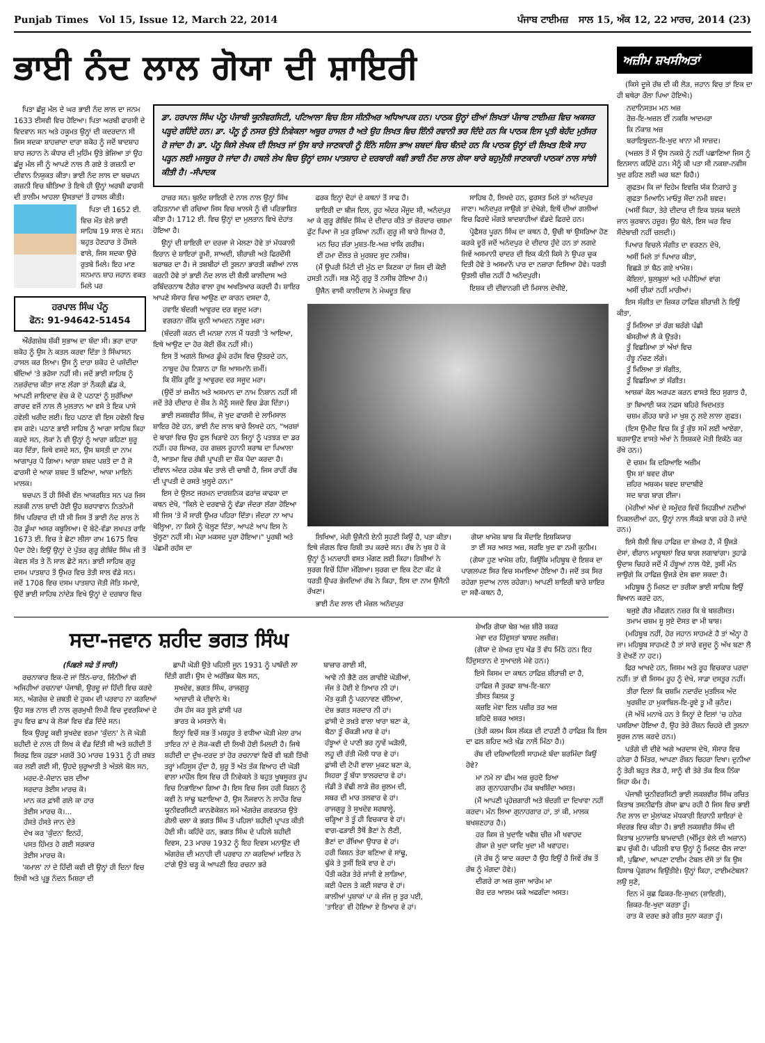Punjab Times Vol 15, Issue 12, March 22, 2014 ਪੰਜਾਬ ਟਾਈਮਜ਼ ਸਾਲ 15, ਅੰਕ 12, 22 ਮਾਰਚ, 2014 (23)
ਭਾਈ ਨੰਦ ਲਾਲ ਗੋਯਾ ਦੀ ਸ਼ਾਇਰੀ
ਪਿਤਾ ਛੱਜੂ ਮੱਲ ਦੇ ਘਰ ਭਾਈ ਨੰਦ ਲਾਲ ਦਾ ਜਨਮ 1633 ਈਸਵੀ ਵਿਚ ਹੋਇਆ। ਪਿਤਾ ਅਰਬੀ ਫਾਰਸੀ ਦੇ ਵਿਦਵਾਨ ਸਨ ਅਤੇ ਹਕੂਮਤ ਉਨ੍ਹਾਂ ਦੀ ਕਦਰਦਾਨ ਸੀ ਜਿਸ ਸਦਕਾ ਸ਼ਾਹਜ਼ਾਦਾ ਦਾਰਾ ਸ਼ਕੋਹ ਨੂੰ ਜਦੋਂ ਬਾਦਸ਼ਾਹ ਸ਼ਾਹ ਜਹਾਨ ਨੇ ਕੰਧਾਰ ਦੀ ਮੁਹਿੰਮ ਉਤੇ ਭੇਜਿਆ ਤਾਂ ਉਹ ਛੱਜੂ ਮੱਲ ਜੀ ਨੂੰ ਆਪਣੇ ਨਾਲ ਲੈ ਗਏ ਤੇ ਗਜ਼ਨੀ ਦਾ ਦੀਵਾਨ ਨਿਯੁਕਤ ਕੀਤਾ। ਭਾਈ ਨੰਦ ਲਾਲ ਦਾ ਬਚਪਨ ਗਜ਼ਨੀ ਵਿਚ ਬੀਤਿਆ ਤੇ ਇਥੇ ਹੀ ਉਨ੍ਹਾਂ ਅਰਬੀ ਫਾਰਸੀ ਦੀ ਤਾਲੀਮ ਆਹਲਾ ਉਸਤਾਦਾਂ ਤੋਂ ਹਾਸਲ ਕੀਤੀ।
ਪਿਤਾ ਦੀ 1652 ਈ. ਵਿਚ ਮੌਤ ਵੇਲੇ ਭਾਈ ਸਾਹਿਬ 19 ਸਾਲ ਦੇ ਸਨ। ਬਹੁਤ ਹੋਣਹਾਰ ਤੇ ਹੌਂਸਲੇ ਵਾਲੇ, ਜਿਸ ਸਦਕਾ ਉਚੇ ਰੁਤਬੇ ਮਿਲੇ। ਇਹ ਮਾਣ ਸਨਮਾਨ ਸ਼ਾਹ ਜਹਾਨ ਵਕਤ ਮਿਲੇ ਪਰ
ਹਰਪਾਲ ਸਿੰਘ ਪੰਨੂ
ਫੋਨ: 91-94642-51454
ਔਰੰਗਜ਼ੇਬ ਸ਼ੱਕੀ ਸੁਭਾਅ ਦਾ ਬੰਦਾ ਸੀ। ਭਰਾ ਦਾਰਾ ਸ਼ਕੋਹ ਨੂੰ ਉਸ ਨੇ ਕਤਲ ਕਰਵਾ ਦਿੱਤਾ ਤੇ ਸਿੰਘਾਸਨ ਹਾਸਲ ਕਰ ਲਿਆ। ਉਸ ਨੂੰ ਦਾਰਾ ਸ਼ਕੋਹ ਦੇ ਪਸੰਦੀਦਾ ਬੰਦਿਆਂ 'ਤੇ ਭਰੋਸਾ ਨਹੀਂ ਸੀ। ਜਦੋਂ ਭਾਈ ਸਾਹਿਬ ਨੂੰ ਨਜ਼ਰੰਦਾਜ਼ ਕੀਤਾ ਜਾਣ ਲੱਗਾ ਤਾਂ ਨੌਕਰੀ ਛੱਡ ਕੇ, ਆਪਣੀ ਜਾਇਦਾਦ ਵੇਚ ਕੇ ਦੋ ਪਠਾਣਾਂ ਨੂੰ ਸੁਰੱਖਿਆ ਗਾਰਦ ਵਜੋਂ ਨਾਲ ਲੈ ਮੁਲਤਾਨ ਆ ਵਸੇ ਤੇ ਇਕ ਪਾਸੇ ਹਵੇਲੀ ਖਰੀਦ ਲਈ। ਇਹ ਪਠਾਣ ਵੀ ਇਸ ਹਵੇਲੀ ਵਿਚ ਵਸ ਗਏ। ਪਠਾਣ ਭਾਈ ਸਾਹਿਬ ਨੂੰ ਆਗਾ ਸਾਹਿਬ ਕਿਹਾ ਕਰਦੇ ਸਨ, ਲੋਕਾਂ ਨੇ ਵੀ ਉਨ੍ਹਾਂ ਨੂੰ ਆਗਾ ਕਹਿਣਾ ਸ਼ੁਰੂ ਕਰ ਦਿੱਤਾ, ਜਿਥੇ ਵਸਦੇ ਸਨ, ਉਸ ਬਸਤੀ ਦਾ ਨਾਮ ਆਗਾਪੁਰ ਪੈ ਗਿਆ। ਆਗਾ ਸ਼ਬਦ ਪਸ਼ਤੋ ਦਾ ਹੈ ਜੋ ਫਾਰਸੀ ਦੇ ਆਕਾ ਸ਼ਬਦ ਤੋਂ ਬਣਿਆ, ਆਕਾ ਮਾਇਨੇ ਮਾਲਕ।
ਬਚਪਨ ਤੋਂ ਹੀ ਸਿੱਖੀ ਵੱਲ ਆਕਰਸ਼ਿਤ ਸਨ ਪਰ ਜਿਸ ਲੜਕੀ ਨਾਲ ਸ਼ਾਦੀ ਹੋਈ ਉਹ ਸ਼ਰਧਾਵਾਨ ਨਿਤਨੇਮੀ ਸਿੱਖ ਪਰਿਵਾਰ ਦੀ ਧੀ ਸੀ ਜਿਸ ਤੋਂ ਭਾਈ ਨੰਦ ਲਾਲ ਨੇ ਹੋਰ ਡੂੰਘਾ ਅਸਰ ਕਬੂਲਿਆ। ਦੋ ਬੇਟੇ-ਵੱਡਾ ਲਖਪਤ ਰਾਇ 1673 ਈ. ਵਿਚ ਤੇ ਛੋਟਾ ਲੀਲਾ ਰਾਮ 1675 ਵਿਚ ਪੈਦਾ ਹੋਏ। ਇਉਂ ਉਨ੍ਹਾਂ ਦੇ ਪੁੱਤਰ ਗੁਰੂ ਗੋਬਿੰਦ ਸਿੰਘ ਜੀ ਤੋਂ ਕੇਵਲ ਸੱਤ ਤੇ ਨੌ ਸਾਲ ਛੋਟੇ ਸਨ। ਭਾਈ ਸਾਹਿਬ ਗੁਰੂ ਦਸਮ ਪਾਤਸ਼ਾਹ ਤੋਂ ਉਮਰ ਵਿਚ ਤੇਤੀ ਸਾਲ ਵੱਡੇ ਸਨ। ਜਦੋਂ 1708 ਵਿਚ ਦਸਮ ਪਾਤਸ਼ਾਹ ਜੋਤੀ ਜੋਤਿ ਸਮਾਏ, ਉਦੋਂ ਭਾਈ ਸਾਹਿਬ ਨਾਂਦੇੜ ਵਿਖੇ ਉਨ੍ਹਾਂ ਦੇ ਦਰਬਾਰ ਵਿਚ
ਡਾ. ਹਰਪਾਲ ਸਿੰਘ ਪੰਨੂ ਪੰਜਾਬੀ ਯੂਨੀਵਰਸਿਟੀ, ਪਟਿਆਲਾ ਵਿਚ ਇਸ ਸੀਨੀਅਰ ਅਧਿਆਪਕ ਹਨ। ਪਾਠਕ ਉਨ੍ਹਾਂ ਦੀਆਂ ਲਿਖਤਾਂ ਪੰਜਾਬ ਟਾਈਮਜ਼ ਵਿਚ ਅਕਸਰ ਪੜ੍ਹਦੇ ਰਹਿੰਦੇ ਹਨ। ਡਾ. ਪੰਨੂ ਨੂੰ ਨਸਰ ਉਤੇ ਨਿਵੇਕਲਾ ਅਬੂਰ ਹਾਸਲ ਹੈ ਅਤੇ ਉਹ ਲਿਖਤ ਵਿਚ ਇੰਨੀ ਰਵਾਨੀ ਭਰ ਦਿੰਦੇ ਹਨ ਕਿ ਪਾਠਕ ਇਸ ਪ੍ਰਤੀ ਬੇਹੱਦ ਮੁਤੱਸਰ ਹੋ ਜਾਂਦਾ ਹੈ। ਡਾ. ਪੰਨੂ ਕਿਸੇ ਲੇਖਕ ਦੀ ਲਿਖਤ ਜਾਂ ਉਸ ਬਾਰੇ ਜਾਣਕਾਰੀ ਨੂੰ ਇੰਨੇ ਸਹਿਜ ਭਾਅ ਸ਼ਬਦਾਂ ਵਿਚ ਬੰਨਦੇ ਹਨ ਕਿ ਪਾਠਕ ਉਨ੍ਹਾਂ ਦੀ ਲਿਖਤ ਇਕੋ ਸਾਹ ਪੜ੍ਹਨ ਲਈ ਮਜਬੂਰ ਹੋ ਜਾਂਦਾ ਹੈ। ਹਥਲੇ ਲੇਖ ਵਿਚ ਉਨ੍ਹਾਂ ਦਸਮ ਪਾਤਸ਼ਾਹ ਦੇ ਦਰਬਾਰੀ ਕਵੀ ਭਾਈ ਨੰਦ ਲਾਲ ਗੋਯਾ ਬਾਰੇ ਬਹੁਮੁੱਲੀ ਜਾਣਕਾਰੀ ਪਾਠਕਾਂ ਨਾਲ ਸਾਂਝੀ ਕੀਤੀ ਹੈ। -ਸੰਪਾਦਕ
ਹਾਜ਼ਰ ਸਨ। ਬੁਲੰਦ ਸ਼ਾਇਰੀ ਦੇ ਨਾਲ ਨਾਲ ਉਨ੍ਹਾਂ ਸਿੱਖ ਰਹਿਤਨਾਮਾ ਵੀ ਰਚਿਆ ਜਿਸ ਵਿਚ ਖਾਲਸੇ ਨੂੰ ਵੀ ਪਰਿਭਾਸ਼ਿਤ ਕੀਤਾ ਹੈ। 1712 ਈ. ਵਿਚ ਉਨ੍ਹਾਂ ਦਾ ਮੁਲਤਾਨ ਵਿਖੇ ਦੇਹਾਂਤ ਹੋਇਆ ਹੈ।
ਉਨ੍ਹਾਂ ਦੀ ਸ਼ਾਇਰੀ ਦਾ ਦਰਜਾ ਜੇ ਮੇਲਣਾ ਹੋਵੇ ਤਾਂ ਮੱਧਕਾਲੀ ਇਰਾਨ ਦੇ ਸ਼ਾਇਰਾਂ ਰੂਮੀ, ਸਾਅਦੀ, ਸ਼ੀਰਾਜ਼ੀ ਅਤੇ ਫਿਰਦੌਸੀ ਬਰਾਬਰ ਦਾ ਹੈ। ਜੇ ਤਸ਼ਬੀਹਾਂ ਦੀ ਤੁਲਨਾ ਭਾਰਤੀ ਕਵੀਆਂ ਨਾਲ ਕਰਨੀ ਹੋਵੇ ਤਾਂ ਭਾਈ ਨੰਦ ਲਾਲ ਦੀ ਸ਼ੈਲੀ ਕਾਲੀਦਾਸ ਅਤੇ ਰਬਿੰਦਰਨਾਥ ਟੈਗੋਰ ਵਾਲਾ ਰੁਖ ਅਖਤਿਆਰ ਕਰਦੀ ਹੈ। ਸ਼ਾਇਰ ਆਪਣੇ ਸੰਸਾਰ ਵਿਚ ਆਉਣ ਦਾ ਕਾਰਨ ਦਸਦਾ ਹੈ,
ਹਵਾਇ ਬੰਦਗੀ ਆਵੁਰਦ ਦਰ ਵਜੂਦ ਮਰਾ।
ਵਗਰਨਾ ਜ਼ੌਕਿ ਚੁਨੀ ਆਮਦਨ ਨਬੂਦ ਮਰਾ।
(ਬੰਦਗੀ ਕਰਨ ਦੀ ਮਨਸ਼ਾ ਨਾਲ ਮੈਂ ਧਰਤੀ 'ਤੇ ਆਇਆ, ਇਥੇ ਆਉਣ ਦਾ ਹੋਰ ਕੋਈ ਸ਼ੌਕ ਨਹੀਂ ਸੀ।)
ਇਸ ਤੋਂ ਅਗਲੇ ਸ਼ਿਅਰ ਡੂੰਘੇ ਰਹੱਸ ਵਿਚ ਉਤਰਦੇ ਹਨ,
ਨਾਬੂਦ ਹੇਚ ਨਿਸ਼ਾਨ ਹਾ ਜ਼ਿ ਆਸਮਾਨੋ ਜ਼ਮੀਂ।
ਕਿ ਸ਼ੌਕਿ ਰੂਇ ਤੂ ਆਵੁਰਦ ਦਰ ਸਜੂਦ ਮਰਾ।
(ਉਦੋਂ ਤਾਂ ਜ਼ਮੀਨ ਅਤੇ ਅਸਮਾਨ ਦਾ ਨਾਮ ਨਿਸ਼ਾਨ ਨਹੀਂ ਸੀ ਜਦੋਂ ਤੇਰੇ ਦੀਦਾਰ ਦੇ ਸ਼ੌਕ ਨੇ ਮੈਨੂੰ ਸਜਦੇ ਵਿਚ ਡੇਗ ਦਿੱਤਾ।)
ਭਾਈ ਲਕਸ਼ਵੀਰ ਸਿੰਘ, ਜੋ ਖੁਦ ਫਾਰਸੀ ਦੇ ਲਾਮਿਸਾਲ ਸ਼ਾਇਰ ਹੋਏ ਹਨ, ਭਾਈ ਨੰਦ ਲਾਲ ਬਾਰੇ ਲਿਖਦੇ ਹਨ, "ਅਰਸ਼ਾਂ ਦੇ ਬਾਗਾਂ ਵਿਚ ਉਹ ਫੁਲ ਖਿੜਾਏ ਹਨ ਜਿਨ੍ਹਾਂ ਨੂੰ ਪਤਝੜ ਦਾ ਡਰ ਨਹੀਂ। ਹਰ ਸ਼ਿਅਰ, ਹਰ ਗਜ਼ਲ ਰੂਹਾਨੀ ਸ਼ਰਾਬ ਦਾ ਪਿਆਲਾ ਹੈ, ਆਤਮਾ ਵਿਚ ਰੱਬੀ ਪ੍ਰਾਪਤੀ ਦਾ ਸ਼ੌਕ ਪੈਦਾ ਕਰਦਾ ਹੈ। ਦੀਵਾਨ ਅੰਦਰ ਹਰੇਕ ਬੰਦ ਤਾਲੇ ਦੀ ਚਾਬੀ ਹੈ, ਜਿਸ ਰਾਹੀਂ ਰੱਬ ਦੀ ਪ੍ਰਾਪਤੀ ਦੇ ਰਸਤੇ ਖੁਲ੍ਹਦੇ ਹਨ।"
ਇਸ ਦੇ ਉਲਟ ਜਰਮਨ ਦਾਰਸ਼ਨਿਕ ਫਰਾਂਜ਼ ਕਾਫਕਾ ਦਾ ਕਥਨ ਦੇਖੋ, "ਕਿਲੇ ਦੇ ਦਰਵਾਜ਼ੇ ਨੂੰ ਵੱਡਾ ਜੰਦਰਾ ਲੱਗਾ ਹੋਇਆ ਸੀ ਜਿਸ 'ਤੇ ਮੈਂ ਸਾਰੀ ਉਮਰ ਪਹਿਰਾ ਦਿੱਤਾ। ਜੰਦਰਾ ਨਾ ਆਪ ਖੋਲ੍ਹਿਆ, ਨਾ ਕਿਸੇ ਨੂੰ ਖੋਲ੍ਹਣ ਦਿੱਤਾ, ਆਪਣੇ ਆਪ ਇਸ ਨੇ ਖੁੱਲ੍ਹਣਾ ਨਹੀਂ ਸੀ। ਮੇਰਾ ਮਕਸਦ ਪੂਰਾ ਹੋਇਆ।" ਪੂਰਬੀ ਅਤੇ ਪੱਛਮੀ ਰਹੱਸ ਦਾ
ਫਰਕ ਇਨ੍ਹਾਂ ਦੋਹਾਂ ਦੇ ਕਥਨਾਂ ਤੋਂ ਸਾਫ ਹੈ।
ਸ਼ਾਇਰੀ ਦਾ ਬੀਜ ਦਿਲ, ਰੂਹ ਅੰਦਰ ਮੌਜੂਦ ਸੀ, ਅਨੰਦਪੁਰ ਆ ਕੇ ਗੁਰੂ ਗੋਬਿੰਦ ਸਿੰਘ ਦੇ ਦੀਦਾਰ ਕੀਤੇ ਤਾਂ ਜ਼ੋਰਦਾਰ ਚਸ਼ਮਾ ਫੁੱਟ ਪਿਆ ਜੋ ਮੁੜ ਰੁਕਿਆ ਨਹੀਂ। ਗੁਰੂ ਜੀ ਬਾਰੇ ਸ਼ਿਅਰ ਹੈ,
ਮਨ ਚਿਹ ਜ਼ੱਰਾ ਮੁਸ਼ਤ-ਇ-ਅਜ਼ ਖਾਕਿ ਗਰੀਬ।
ਈਂ ਹਮਾ ਦੌਲਤ ਜ਼ੇ ਮੁਰਸ਼ਦ ਸ਼ੁਦ ਨਸੀਬ।
(ਮੈਂ ਉਪਰੀ ਮਿੱਟੀ ਦੀ ਮੁੱਠ ਦਾ ਕਿਣਕਾ ਹਾਂ ਜਿਸ ਦੀ ਕੋਈ ਹਸਤੀ ਨਹੀਂ। ਸਭ ਮੈਨੂੰ ਗੁਰੂ ਤੋਂ ਨਸੀਬ ਹੋਇਆ ਹੈ।)
ਉਜੈਨ ਵਾਸੀ ਕਾਲੀਦਾਸ ਨੇ ਮੇਘਦੂਤ ਵਿਚ
ਸਾਹਿਬ ਹੈ, ਲਿਖਦੇ ਹਨ, ਫੁਰਸਤ ਮਿਲੇ ਤਾਂ ਅਨੰਦਪੁਰ ਜਾਣਾ। ਅਨੰਦਪੁਰ ਜਾਉਗੇ ਤਾਂ ਦੇਖੋਗੇ, ਇਥੋਂ ਦੀਆਂ ਗਲੀਆਂ ਵਿਚ ਫਿਰਦੇ ਮੰਗਤੇ ਬਾਦਸ਼ਾਹੀਆਂ ਵੰਡਦੇ ਫਿਰਦੇ ਹਨ।
ਪ੍ਰੋਫੈਸਰ ਪੂਰਨ ਸਿੰਘ ਦਾ ਕਥਨ ਹੈ, ਉਚੀ ਥਾਂ ਉਸਰਿਆ ਹੋਣ ਕਰਕੇ ਦੂਰੋਂ ਜਦੋਂ ਅਨੰਦਪੁਰ ਦੇ ਦੀਦਾਰ ਹੁੰਦੇ ਹਨ ਤਾਂ ਲਗਦੇ ਜਿਵੇਂ ਅਸਮਾਨੀ ਚਾਦਰ ਦੀ ਇਕ ਕੰਨੀ ਕਿਸੇ ਨੇ ਉਪਰ ਚੁਕ ਦਿਤੀ ਹੋਵੇ ਤੇ ਅਸਮਾਨੋਂ ਪਾਰ ਦਾ ਨਜ਼ਾਰਾ ਦਿਸਿਆ ਹੋਵੇ। ਧਰਤੀ ਉਤਲੀ ਚੀਜ਼ ਨਹੀਂ ਹੈ ਅਨੰਦਪੁਰੀ।
ਇਸ਼ਕ ਦੀ ਦੀਵਾਨਗੀ ਦੀ ਮਿਸਾਲ ਦੇਖੀਏ,
ਲਿਖਿਆ, ਮੇਰੀ ਉਜੈਨੀ ਏਨੀ ਸੁਹਣੀ ਕਿਉਂ ਹੈ, ਪਤਾ ਕੀਤਾ। ਇਥੇ ਜੰਗਲ ਵਿਚ ਰਿਸ਼ੀ ਤਪ ਕਰਦੇ ਸਨ। ਰੱਬ ਨੇ ਖੁਸ਼ ਹੋ ਕੇ ਉਨ੍ਹਾਂ ਨੂੰ ਮਨਚਾਹੀ ਵਸਤ ਮੰਗਣ ਲਈ ਕਿਹਾ। ਰਿਸ਼ੀਆਂ ਨੇ ਸੁਰਗ ਵਿਚੋਂ ਹਿੱਸਾ ਮੰਗਿਆ। ਸੁਰਗ ਦਾ ਇਕ ਟੋਟਾ ਕੱਟ ਕੇ ਧਰਤੀ ਉਪਰ ਭੇਜਦਿਆਂ ਰੱਬ ਨੇ ਕਿਹਾ, ਇਸ ਦਾ ਨਾਮ ਉਜੈਨੀ ਰੱਖਣਾ।
ਭਾਈ ਨੰਦ ਲਾਲ ਦੀ ਮੰਜ਼ਲ ਅਨੰਦਪੁਰ
ਗੋਯਾ ਖਾਮੋਸ਼ ਬਾਸ਼ ਕਿ ਸੌਦਾਇ ਇਸ਼ਕਿਯਾਰ
ਤਾ ਈਂ ਸਰ ਅਸਤ ਅਜ਼, ਸਰਇ ਖੁਦ ਵਾ ਨਮੀ ਕੁਨੀਮ।
(ਗੋਯਾ ਹੁਣ ਖਾਮੋਸ਼ ਰਹਿ, ਕਿਉਂਕਿ ਮਹਿਬੂਬ ਦੇ ਇਸ਼ਕ ਦਾ ਪਾਗਲਪਣ ਸਿਰ ਵਿਚ ਸਮਾਇਆ ਹੋਇਆ ਹੈ। ਜਦੋਂ ਤਕ ਸਿਰ ਰਹੇਗਾ ਸੁਦਾਅ ਨਾਲ ਰਹੇਗਾ।) ਆਪਣੀ ਸ਼ਾਇਰੀ ਬਾਰੇ ਸ਼ਾਇਰ ਦਾ ਸਵੈ-ਕਥਨ ਹੈ,
ਸਦਾ-ਜਵਾਨ ਸ਼ਹੀਦ ਭਗਤ ਸਿੰਘ
(ਪਿਛਲੇ ਸਫੇ ਤੋਂ ਜਾਰੀ)
ਰਚਨਾਕਾਰ ਇਕ-ਦੋ ਜਾਂ ਤਿੰਨ-ਚਾਰ, ਜਿੰਨੀਆਂ ਵੀ ਅਜਿਹੀਆਂ ਰਚਨਾਵਾਂ ਪੰਜਾਬੀ, ਉਰਦੂ ਜਾਂ ਹਿੰਦੀ ਵਿਚ ਕਰਦੇ ਸਨ, ਅੰਗਰੇਜ਼ ਦੇ ਜ਼ਬਤੀ ਦੇ ਹੁਕਮ ਦੀ ਪਰਵਾਹ ਨਾ ਕਰਦਿਆਂ ਉਹ ਸਭ ਨਾਲ ਦੀ ਨਾਲ ਗੁਰਮੁਖੀ ਲਿਪੀ ਵਿਚ ਦੁਵਰਕਿਆਂ ਦੇ ਰੂਪ ਵਿਚ ਛਾਪ ਕੇ ਲੋਕਾਂ ਵਿਚ ਵੰਡ ਦਿੰਦੇ ਸਨ।
ਇਕ ਉਰਦੂ ਕਵੀ ਸੁਖਦੇਵ ਵਰਮਾ 'ਕੁੰਦਨ' ਨੇ ਜੋ ਘੋੜੀ ਸ਼ਹੀਦੀ ਦੇ ਨਾਲ ਹੀ ਲਿਖ ਕੇ ਵੰਡ ਦਿੱਤੀ ਸੀ ਅਤੇ ਸ਼ਹੀਦੀ ਤੋਂ ਸਿਰਫ਼ ਇਕ ਹਫ਼ਤਾ ਮਗਰੋਂ 30 ਮਾਰਚ 1931 ਨੂੰ ਹੀ ਜ਼ਬਤ ਕਰ ਲਈ ਗਈ ਸੀ, ਉਹਦੇ ਸ਼ੁਰੂਆਤੀ ਤੇ ਅੰਤਲੇ ਬੋਲ ਸਨ,
ਮਰਦ-ਏ-ਮੈਦਾਨ ਚਲ ਦੀਆ
ਸਰਦਾਰ ਤੇਈਸ ਮਾਰਚ ਕੋ।
ਮਾਨ ਕਰ ਫ਼ਾਂਸੀ ਗਲੇ ਕਾ ਹਾਰ
ਤੇਈਸ ਮਾਰਚ ਕੋ।...
ਹੰਸਤੇ ਹੰਸਤੇ ਜਾਨ ਦੇਤੇ
ਦੇਖ ਕਰ 'ਕੁੰਦਨ' ਇਨਹੇਂ,
ਪਸਤ ਹਿੰਮਤ ਹੋ ਗਈ ਸਰਕਾਰ
ਤੇਈਸ ਮਾਰਚ ਕੋ।
'ਕਮਾਲ' ਨਾਂ ਦੇ ਹਿੰਦੀ ਕਵੀ ਦੀ ਉਨ੍ਹਾਂ ਹੀ ਦਿਨਾਂ ਵਿਚ ਲਿਖੀ ਅਤੇ ਪ੍ਰਭੂ ਨੰਦਨ ਮਿਸ਼ਰਾ ਦੀ
ਛਾਪੀ ਘੋੜੀ ਉਤੇ ਪਹਿਲੀ ਜੂਨ 1931 ਨੂੰ ਪਾਬੰਦੀ ਲਾ ਦਿੱਤੀ ਗਈ। ਉਸ ਦੇ ਅਰੰਭਿਕ ਬੋਲ ਸਨ,
ਸੁਖਦੇਵ, ਭਗਤ ਸਿੰਘ, ਰਾਜਗੁਰੂ
ਆਜ਼ਾਦੀ ਕੇ ਦੀਵਾਨੇ ਥੇ।
ਹੰਸ ਹੰਸ ਕਰ ਝੂਲੇ ਫ਼ਾਂਸੀ ਪਰ
ਭਾਰਤ ਕੇ ਮਸਤਾਨੇ ਥੇ।
ਇਨ੍ਹਾਂ ਵਿਚੋਂ ਸਭ ਤੋਂ ਮਸ਼ਹੂਰ ਤੇ ਵਧੀਆ ਘੋੜੀ ਮੇਲਾ ਰਾਮ ਤਾਇਰ ਨਾਂ ਦੇ ਲੋਕ-ਕਵੀ ਦੀ ਲਿਖੀ ਹੋਈ ਮਿਲਦੀ ਹੈ। ਜਿਥੇ ਸ਼ਹੀਦੀ ਦਾ ਦੁੱਖ-ਦਰਦ ਤਾਂ ਹੋਰ ਰਚਨਾਵਾਂ ਵਿਚੋਂ ਵੀ ਬੜੀ ਤਿੱਖੀ ਤਰ੍ਹਾਂ ਮਹਿਸੂਸ ਹੁੰਦਾ ਹੈ, ਸ਼ੁਰੂ ਤੋਂ ਅੰਤ ਤੱਕ ਵਿਆਹ ਦੀ ਘੋੜੀ ਵਾਲਾ ਮਾਹੌਲ ਇਸ ਵਿਚ ਹੀ ਨਿਵੇਕਲੇ ਤੇ ਬਹੁਤ ਖੂਬਸੂਰਤ ਰੂਪ ਵਿਚ ਨਿਭਾਇਆ ਗਿਆ ਹੈ। ਇਸ ਵਿਚ ਜਿਸ ਹਰੀ ਕਿਸ਼ਨ ਨੂੰ ਕਵੀ ਨੇ ਸਾਂਢੂ ਬਣਾਇਆ ਹੈ, ਉਸ ਨੌਜਵਾਨ ਨੇ ਲਾਹੌਰ ਵਿਚ ਯੂਨੀਵਰਸਿਟੀ ਕਾਨਵੋਕੇਸ਼ਨ ਸਮੇਂ ਅੰਗਰੇਜ਼ ਗਵਰਨਰ ਉਤੇ ਗੋਲੀ ਚਲਾ ਕੇ ਭਗਤ ਸਿੰਘ ਤੋਂ ਪਹਿਲਾਂ ਸ਼ਹੀਦੀ ਪ੍ਰਾਪਤ ਕੀਤੀ ਹੋਈ ਸੀ। ਕਹਿੰਦੇ ਹਨ, ਭਗਤ ਸਿੰਘ ਦੇ ਪਹਿਲੇ ਸ਼ਹੀਦੀ ਦਿਵਸ, 23 ਮਾਰਚ 1932 ਨੂੰ ਇਹ ਦਿਵਸ ਮਨਾਉਣ ਦੀ ਅੰਗਰੇਜ਼ ਦੀ ਮਨਾਹੀ ਦੀ ਪਰਵਾਹ ਨਾ ਕਰਦਿਆਂ ਮਾਇਰ ਨੇ ਟਾਂਗੇ ਉਤੇ ਚੜ੍ਹ ਕੇ ਆਪਣੀ ਇਹ ਰਚਨਾ ਭਰੇ
ਬਾਜ਼ਾਰ ਗਾਈ ਸੀ,
ਆਵੋ ਨੀ ਭੈਣੋ ਰਲ ਗਾਵੀਏ ਘੋੜੀਆਂ,
ਜੰਜ ਤੇ ਹੋਈ ਏ ਤਿਆਰ ਨੀ ਹਾਂ।
ਮੌਤ ਕੁੜੀ ਨੂੰ ਪਰਨਾਵਣ ਚੱਲਿਆ,
ਦੇਸ਼ ਭਗਤ ਸਰਦਾਰ ਨੀ ਹਾਂ।
ਫ਼ਾਂਸੀ ਦੇ ਤਖ਼ਤੇ ਵਾਲਾ ਖਾਰਾ ਬਣਾ ਕੇ,
ਬੈਠਾ ਤੂੰ ਚੌਕੜੀ ਮਾਰ ਵੇ ਹਾਂ।
ਹੰਝੂਆਂ ਦੇ ਪਾਣੀ ਭਰ ਨ੍ਹਾਵੇਂ ਘੜੋਲੀ,
ਲਹੂ ਦੀ ਰੱਤੀ ਮੌਲੀ ਧਾਰ ਵੇ ਹਾਂ।
ਫ਼ਾਂਸੀ ਦੀ ਟੋਪੀ ਵਾਲਾ ਮੁਕਟ ਬਣਾ ਕੇ,
ਸਿਹਰਾ ਤੂੰ ਬੱਧਾ ਝਾਲਰਦਾਰ ਵੇ ਹਾਂ।
ਜੰਡੀ ਤੇ ਵੱਢੀ ਲਾੜੇ ਜ਼ੋਰ ਜ਼ੁਲਮ ਦੀ,
ਸਬਰ ਦੀ ਮਾਰ ਤਲਵਾਰ ਵੇ ਹਾਂ।
ਰਾਜਗੁਰੂ ਤੇ ਸੁਖਦੇਵ ਸਰਬਾਲ੍ਹੇ,
ਚੜ੍ਹਿਆ ਤੇ ਤੂੰ ਹੀ ਵਿਚਕਾਰ ਵੇ ਹਾਂ।
ਵਾਗ-ਫੜਾਈ ਤੈਥੋਂ ਭੈਣਾਂ ਨੇ ਲੈਣੀ,
ਭੈਣਾਂ ਦਾ ਰੱਖਿਆ ਉਧਾਰ ਵੇ ਹਾਂ।
ਹਰੀ ਕਿਸ਼ਨ ਤੇਰਾ ਬਣਿਆ ਵੇ ਸਾਂਢੂ,
ਢੁੱਕੇ ਤੇ ਤੁਸੀਂ ਇਕੋ ਵਾਰ ਵੇ ਹਾਂ।
ਪੈਂਤੀ ਕਰੋੜ ਤੇਰੇ ਜਾਂਜੀ ਵੇ ਲਾੜਿਆ,
ਕਈ ਪੈਦਲ ਤੇ ਕਈ ਸਵਾਰ ਵੇ ਹਾਂ।
ਕਾਲੀਆਂ ਪੁਸ਼ਾਕਾਂ ਪਾ ਕੇ ਜੰਜ ਜੁ ਤੁਰ ਪਈ,
'ਤਾਇਰ' ਵੀ ਹੋਇਆ ਏ ਤਿਆਰ ਵੇ ਹਾਂ।
ਸ਼ੇਅਰਿ ਗੋਯਾ ਬੇਸ਼ ਅਜ਼ ਸ਼ੀਰੋ ਸ਼ਕਰ
ਮੇਵਾ ਦਰ ਹਿੰਦੁਸਤਾਂ ਬਾਸ਼ਦ ਲਜ਼ੀਜ਼।
(ਗੋਯਾ ਦੇ ਸ਼ੇਅਰ ਦੁਧ ਖੰਡ ਤੋਂ ਵੱਧ ਮਿੱਠੇ ਹਨ। ਇਹ ਹਿੰਦੁਸਤਾਨ ਦੇ ਸੁਆਦਲੇ ਮੇਵੇ ਹਨ।)
ਇਸੇ ਕਿਸਮ ਦਾ ਕਥਨ ਹਾਫਿਜ਼ ਸ਼ੀਰਾਜ਼ੀ ਦਾ ਹੈ,
ਹਾਫਿਜ਼ ਜੈ ਤੁਰਫਾ ਸ਼ਾਖ-ਇ-ਬਨਾ
ਤੀਸਤ ਕਿਲਕ ਤੂ
ਕਜ਼ਇ ਮੇਵਾ ਦਿਲ ਪਜ਼ੀਰ ਤਰ ਅਜ਼
ਸ਼ਹਿਦੋ ਸ਼ਕਰ ਅਸਤ।
(ਤੇਰੀ ਕਲਮ ਕਿਸ ਲੱਕੜ ਦੀ ਟਾਹਣੀ ਹੈ ਹਾਫਿਜ਼ ਕਿ ਇਸ ਦਾ ਫਲ ਸ਼ਹਿਦ ਅਤੇ ਖੰਡ ਨਾਲੋਂ ਮਿੱਠਾ ਹੈ।)
ਰੱਬ ਦੀ ਦਰਿਆਦਿਲੀ ਸਾਹਮਣੇ ਬੰਦਾ ਸ਼ਰਮਿੰਦਾ ਕਿਉਂ ਹੋਵੇ?
ਮਾ ਨਮੇ ਲਾ ਫੀਮ ਅਜ਼ ਜ਼ੁਹਦੋ ਰਿਆ
ਗਰ ਗੁਨਾਹਗਾਰੀਮ ਹੱਕ ਬਖਸ਼ਿੰਦਾ ਅਸਤ।
(ਮੈਂ ਆਪਣੀ ਪ੍ਰਹੇਜ਼ਗਾਰੀ ਅਤੇ ਬੰਦਗੀ ਦਾ ਦਿਖਾਵਾ ਨਹੀਂ ਕਰਦਾ। ਮੰਨ ਲਿਆ ਗੁਨਾਹਗਾਰ ਹਾਂ, ਤਾਂ ਕੀ, ਮਾਲਕ ਬਖਸ਼ਣਹਾਰ ਹੈ।)
ਹਰ ਕਿਸ ਜ਼ੇ ਖੁਦਾਇ ਖਵੈਸ਼ ਚੀਜ਼ ਮੀ ਖਵਾਹਦ
ਗੋਯਾ ਜ਼ੇ ਖੁਦਾ ਯਾਦਿ ਖੁਦਾ ਮੀ ਖਵਾਹਦ।
(ਜੋ ਰੱਬ ਨੂੰ ਯਾਦ ਕਰਦਾ ਹੈ ਉਹ ਇਉਂ ਹੈ ਜਿਵੇਂ ਰੱਬ ਤੋਂ ਰੱਬ ਨੂੰ ਮੰਗਦਾ ਹੋਵੇ।)
ਦੀਗਰੇ ਰਾ ਅਜ਼ ਕੁਜਾ ਆਰੇਮ ਮਾ
ਸ਼ੋਰ ਦਰ ਆਲਮ ਯਕੇ ਅਫਗੰਦਾ ਅਸਤ।
ਅਜ਼ੀਮ ਸ਼ਖਸੀਅਤਾਂ
(ਕਿਸੇ ਦੂਜੇ ਰੱਬ ਦੀ ਕੀ ਲੋੜ, ਜਹਾਨ ਵਿਚ ਤਾਂ ਇਕ ਦਾ ਹੀ ਬਥੇਰਾ ਰੌਲਾ ਪਿਆ ਹੋਇਐ।)
ਨਦਾਨਿਸਤਮ ਮਨ ਅਜ਼
ਰੋਜ਼-ਇ-ਅਜ਼ਲ ਈਂ ਨਕਸ਼ਿ ਆਦਮਰਾ
ਕਿ ਨੱਕਾਸ਼ ਅਜ਼
ਬਰਾਇਬੂਦਨ-ਇ-ਖੁਦ ਖਾਨਾ ਮੀ ਸਾਜ਼ਦ।
(ਅਜ਼ਲ ਤੋਂ ਮੈਂ ਉਸ ਨਕਸ਼ੇ ਨੂੰ ਨਹੀਂ ਪਛਾਣਿਆ ਜਿਸ ਨੂੰ ਇਨਸਾਨ ਕਹਿੰਦੇ ਹਨ। ਮੈਨੂੰ ਕੀ ਪਤਾ ਸੀ ਨਕਸ਼ਾ-ਨਵੀਸ ਖੁਦ ਰਹਿਣ ਲਈ ਘਰ ਬਣਾ ਰਿਹੈ।)
ਗੁਫਤਮ ਕਿ ਜਾਂ ਦਿਹੇਮ ਇਵਜ਼ਿ ਯੱਕ ਨਿਗਾਹੇ ਤੂ
ਗੁਫਤਾ ਮਿਆਨਿ ਮਾਓਤੁ ਸੌਦਾ ਨਮੀ ਸ਼ਵਦ।
(ਅਸੀਂ ਕਿਹਾ, ਤੇਰੇ ਦੀਦਾਰ ਦੀ ਇਕ ਝਲਕ ਬਦਲੇ ਜਾਨ ਕੁਰਬਾਨ ਹਜ਼ੂਰ। ਉਹ ਬੋਲੇ, ਇਸ ਘਰ ਵਿਚ ਸੌਦੇਬਾਜ਼ੀ ਨਹੀਂ ਚਲਦੀ।)
ਪਿਆਰ ਵਿਚਲੇ ਸੰਗੀਤ ਦਾ ਵਰਣਨ ਦੇਖੋ,
ਅਸੀਂ ਮਿਲੇ ਤਾਂ ਪਿਆਰ ਕੀਤਾ,
ਵਿਛੜੇ ਤਾਂ ਬੈਠ ਗਏ ਖਾਮੋਸ਼।
ਕੋਇਲਾਂ, ਬੁਲਬੁਲਾਂ ਅਤੇ ਪਪੀਹਿਆਂ ਵਾਂਗ
ਅਸੀਂ ਚੀਕਾਂ ਨਹੀਂ ਮਾਰੀਆਂ।
ਇਸ ਸੰਗੀਤ ਦਾ ਜ਼ਿਕਰ ਹਾਫਿਜ਼ ਸ਼ੀਰਾਜ਼ੀ ਨੇ ਇਉਂ ਕੀਤਾ,
ਤੂੰ ਮਿਲਿਆ ਤਾਂ ਰੰਗ ਬਰੰਗੇ ਪੰਛੀ
ਬੰਸਰੀਆਂ ਲੈ ਕੇ ਉਤਰੇ।
ਤੂੰ ਵਿਛੜਿਆ ਤਾਂ ਅੱਖਾਂ ਵਿਚ
ਹੰਝੂ ਨੱਚਣ ਲੱਗੇ।
ਤੂੰ ਮਿਲਿਆ ਤਾਂ ਸੰਗੀਤ,
ਤੂੰ ਵਿਛੜਿਆ ਤਾਂ ਸੰਗੀਤ।
ਆਸ਼ਕਾਂ ਕੋਲ ਅਰਪਣ ਕਰਨ ਵਾਸਤੇ ਇਹ ਸੁਗਾਤ ਹੈ,
ਤਾ ਬਿਆਈ ਯਕ ਨਫਸ ਬਹਿਰੇ ਖਿਦਮਤਤ
ਚਸ਼ਮ ਗੌਹਰ ਬਾਰੇ ਮਾ ਖੁਸ਼ ਨੂ ਲਏ ਲਾਲਾ ਗੁਫਤ।
(ਇਸ ਉਮੀਦ ਵਿਚ ਕਿ ਤੂੰ ਕੁੱਝ ਸਮੇਂ ਲਈ ਆਏਗਾ, ਬਰਸਾਉਣ ਵਾਸਤੇ ਅੱਖਾਂ ਨੇ ਲਿਸ਼ਕਦੇ ਮੋਤੀ ਇਕੱਠੇ ਕਰ ਰੱਖੇ ਹਨ।)
ਦੋ ਚਸ਼ਮ ਕਿ ਦਰਿਆਇ ਅਜ਼ੀਮ
ਉਸ ਸ਼ਾਂ ਬਵਦ ਗੋਯਾ
ਜ਼ਹਿਰ ਅਸ਼ਕਮ ਬਵਦ ਸ਼ਾਦਾਬੀਏ
ਸਦ ਬਾਗ ਬਾਗ ਈਜਾ।
(ਮੇਰੀਆਂ ਅੱਖਾਂ ਦੇ ਸਮੁੰਦਰ ਵਿਚੋਂ ਜਿਹੜੀਆਂ ਨਦੀਆਂ ਨਿਕਲਦੀਆਂ ਹਨ, ਉਨ੍ਹਾਂ ਨਾਲ ਸੈਂਕੜੇ ਬਾਗ ਹਰੇ ਹੋ ਜਾਂਦੇ ਹਨ।)
ਇਸੇ ਸ਼ੈਲੀ ਵਿਚ ਹਾਫਿਜ਼ ਦਾ ਸ਼ੇਅਰ ਹੈ, ਮੈਂ ਉਜੜੇ ਦੇਸਾਂ, ਵੀਰਾਨ ਮਾਰੂਥਲਾਂ ਵਿਚ ਬਾਗ ਲਗਾਵਾਂਗਾ। ਤੁਹਾਡੇ ਉਦਾਸ ਚਿਹਰੇ ਜਦੋਂ ਮੈਂ ਹੰਝੂਆਂ ਨਾਲ ਧੋਏ, ਤੁਸੀਂ ਮੰਨ ਜਾਉਗੇ ਕਿ ਹਾਫਿਜ਼ ਉਜੜੇ ਦੇਸ ਵਸਾ ਸਕਦਾ ਹੈ।
ਮਹਿਬੂਬ ਨੂੰ ਮਿਲਣ ਦਾ ਤਰੀਕਾ ਭਾਈ ਸਾਹਿਬ ਇਉਂ ਬਿਆਨ ਕਰਦੇ ਹਨ,
ਬਜੁਏ ਗੈਰ ਮੀਫਗਨ ਨਜ਼ਰ ਕਿ ਬੇ ਬਸ਼ਰੀਸਤ।
ਤਮਾਮ ਚਸ਼ਮ ਸ਼ੂ ਸੁਏ ਦੋਸਤ ਵਾ ਮੀ ਬਾਸ਼।
(ਮਹਿਬੂਬ ਨਹੀਂ, ਹੋਰ ਜਹਾਨ ਸਾਹਮਣੇ ਹੈ ਤਾਂ ਅੰਨ੍ਹਾ ਹੋ ਜਾ। ਮਹਿਬੂਬ ਸਾਹਮਣੇ ਹੈ ਤਾਂ ਸਾਰੇ ਵਜੂਦ ਨੂੰ ਅੱਖ ਬਣਾ ਲੈ ਤੇ ਦੇਖਣੋਂ ਨਾ ਹਟ।)
ਫਿਰ ਆਖਦੇ ਹਨ, ਜਿਸਮ ਅਤੇ ਰੂਹ ਵਿਚਕਾਰ ਪਰਦਾ ਨਹੀਂ। ਤਾਂ ਵੀ ਜਿਸਮ ਰੂਹ ਨੂੰ ਦੇਖੇ, ਸਾਡਾ ਦਸਤੂਰ ਨਹੀਂ।
ਤੀਰਾ ਦਿਲਾਂ ਕਿ ਚਸ਼ਮਿ ਨਦਾਰੰਦ ਮੁਤਲਿਕ ਅੰਦ
ਖੁਰਸ਼ੀਦ ਹਾ ਮੁਕਾਬਿਲ-ਇ-ਰੂਏ ਤੂ ਮੀ ਕੁਨੰਦ।
(ਜੋ ਅੱਖੋਂ ਮਨਾਖੇ ਹਨ ਤੇ ਜਿਨ੍ਹਾਂ ਦੇ ਦਿਲਾਂ 'ਚ ਹਨੇਰ ਪਸਰਿਆ ਹੋਇਆ ਹੈ, ਉਹ ਤੇਰੇ ਰੌਸ਼ਨ ਚਿਹਰੇ ਦੀ ਤੁਲਨਾ ਸੂਰਜ ਨਾਲ ਕਰਦੇ ਹਨ।)
ਪਤੰਗੇ ਦੀ ਦੀਵੇ ਅਗੇ ਅਰਦਾਸ ਦੇਖੋ, ਸੰਸਾਰ ਵਿਚ ਹਨੇਰਾ ਹੈ ਮਿੱਤਰ, ਆਪਣਾ ਰੌਸ਼ਨ ਚਿਹਰਾ ਦਿਖਾ। ਦੁਨੀਆ ਨੂੰ ਤੇਰੀ ਬਹੁਤ ਲੋੜ ਹੈ, ਸਾਨੂੰ ਵੀ ਤੇਰੇ ਤੱਕ ਇਕ ਨਿੱਕਾ ਜਿਹਾ ਕੰਮ ਹੈ।
ਪੰਜਾਬੀ ਯੂਨੀਵਰਸਿਟੀ ਭਾਈ ਲਕਸ਼ਵੀਰ ਸਿੰਘ ਰਚਿਤ ਕਿਤਾਬ ਤਸਨੀਫਾਤਿ ਗੋਯਾ ਛਾਪ ਰਹੀ ਹੈ ਜਿਸ ਵਿਚ ਭਾਈ ਨੰਦ ਲਾਲ ਦਾ ਮੁੱਲਾਂਕਣ ਮੱਧਕਾਰੀ ਇਰਾਨੀ ਸ਼ਾਇਰਾਂ ਦੇ ਸੰਦਰਭ ਵਿਚ ਕੀਤਾ ਹੈ। ਭਾਈ ਲਕਸ਼ਵੀਰ ਸਿੰਘ ਦੀ ਕਿਤਾਬ ਮੁਨਾਜਾਤਿ ਬਾਮਦਾਦੀ (ਅੰਮ੍ਰਿਤ ਵੇਲੇ ਦੀ ਅਜ਼ਾਨ) ਛਪ ਚੁੱਕੀ ਹੈ। ਪਹਿਲੀ ਵਾਰ ਉਨ੍ਹਾਂ ਨੂੰ ਮਿਲਣ ਚੈਲ ਜਾਣਾ ਸੀ, ਪੁਛਿਆ, ਆਪਣਾ ਟਾਈਮ ਟੇਬਲ ਦੱਸੋ ਤਾਂ ਕਿ ਉਸ ਹਿਸਾਬ ਪ੍ਰੋਗਰਾਮ ਵਿਉਂਤੀਏ। ਉਨ੍ਹਾਂ ਕਿਹਾ, ਟਾਈਮਟੇਬਲ? ਲਉ ਸੁਣੋ,
ਦਿਨ ਮੇਂ ਕੁਛ ਫਿਕਰ-ਇ-ਸੁਖਨ (ਸ਼ਾਇਰੀ),
ਜ਼ਿਕਰ-ਇ-ਖੁਦਾ ਕਰਤਾ ਹੂੰ।
ਰਾਤ ਕੋ ਦਰਦ ਭਰੇ ਗੀਤ ਸੁਨਾ ਕਰਤਾ ਹੂੰ।